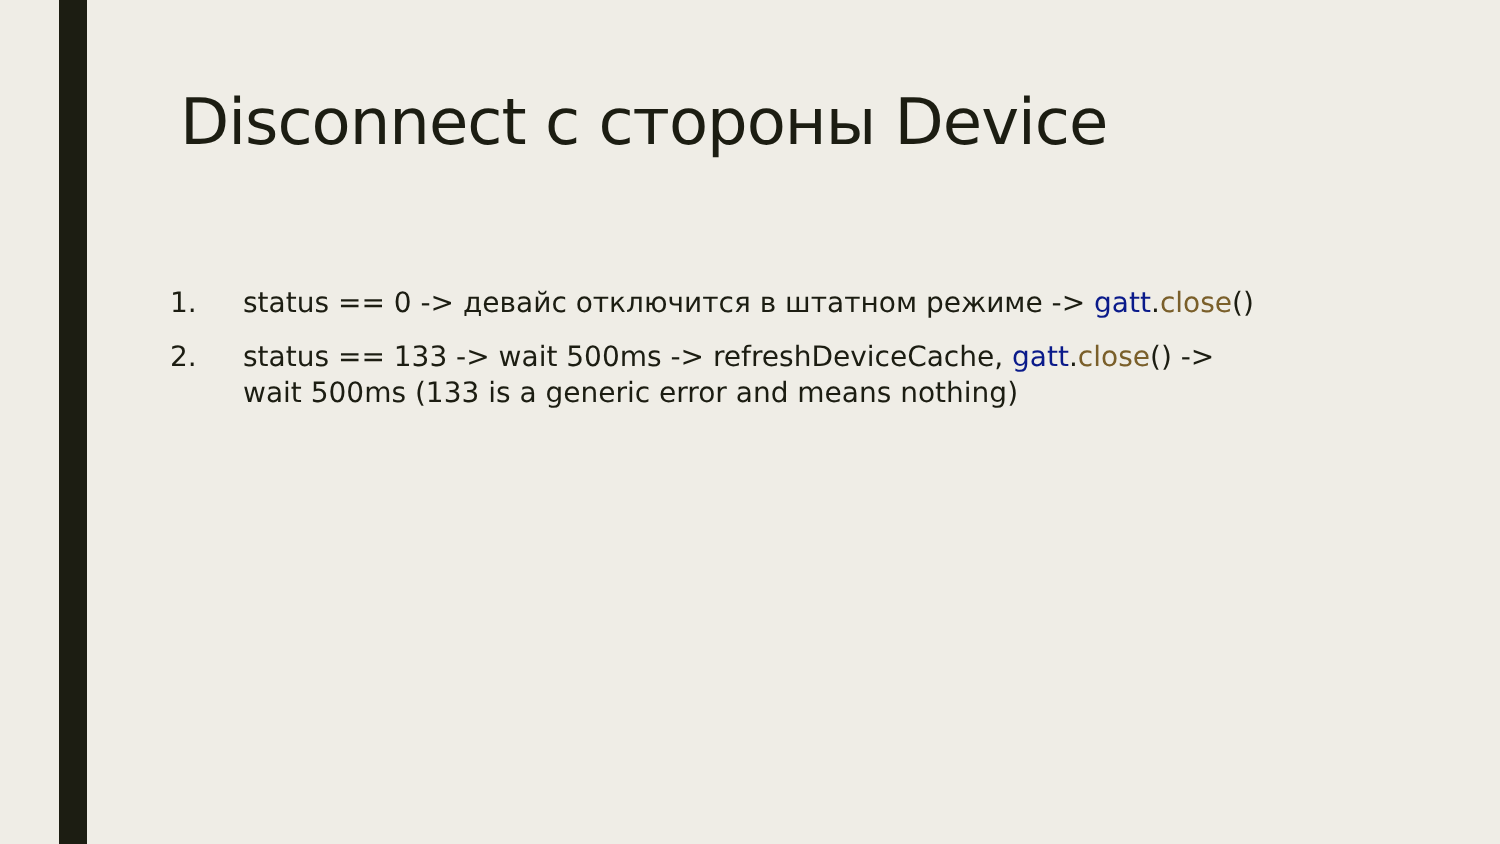Disconnect с стороны Device
1. status == 0 -> девайс отключится в штатном режиме -> gatt.close()
2. status == 133 -> wait 500ms -> refreshDeviceCache, gatt.close() -> wait 500ms (133 is a generic error and means nothing)